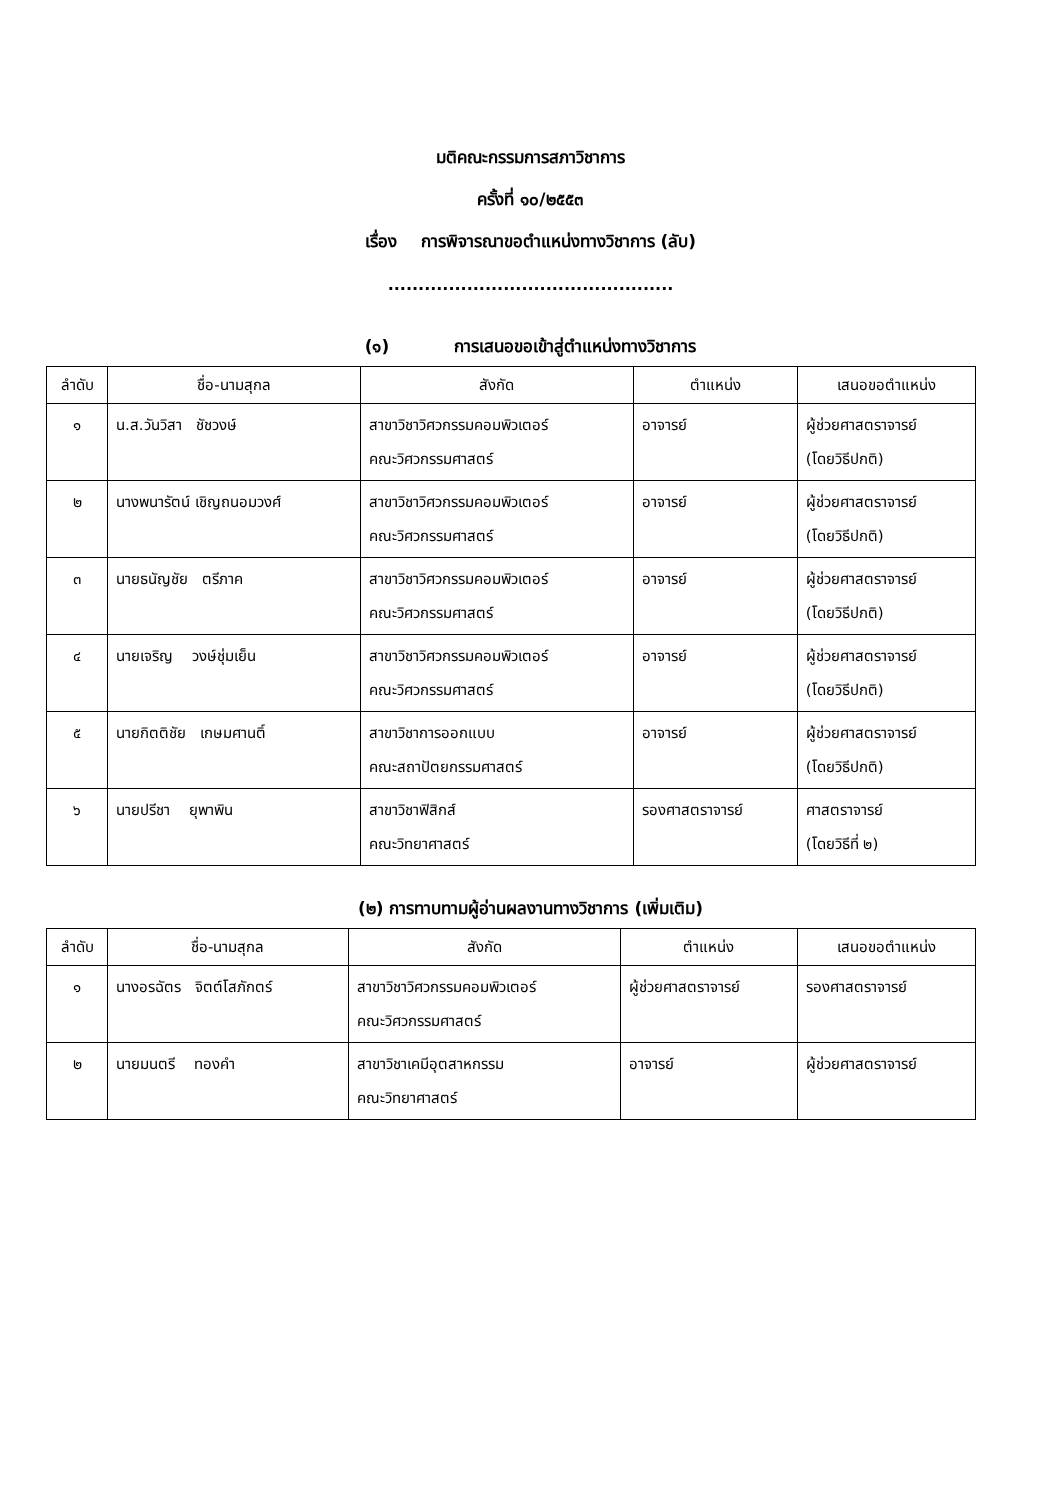มติคณะกรรมการสภาวิชาการ
ครั้งที่ ๑๐/๒๕๕๓
เรื่อง การพิจารณาขอตำแหน่งทางวิชาการ (ลับ)
...............................................
(๑) การเสนอขอเข้าสู่ตำแหน่งทางวิชาการ
| ลำดับ | ชื่อ-นามสุกล | สังกัด | ตำแหน่ง | เสนอขอตำแหน่ง |
| --- | --- | --- | --- | --- |
| ๑ | น.ส.วันวิสา ชัชวงษ์ | สาขาวิชาวิศวกรรมคอมพิวเตอร์ คณะวิศวกรรมศาสตร์ | อาจารย์ | ผู้ช่วยศาสตราจารย์ (โดยวิธีปกติ) |
| ๒ | นางพนารัตน์ เชิญถนอมวงศ์ | สาขาวิชาวิศวกรรมคอมพิวเตอร์ คณะวิศวกรรมศาสตร์ | อาจารย์ | ผู้ช่วยศาสตราจารย์ (โดยวิธีปกติ) |
| ๓ | นายธนัญชัย ตรีภาค | สาขาวิชาวิศวกรรมคอมพิวเตอร์ คณะวิศวกรรมศาสตร์ | อาจารย์ | ผู้ช่วยศาสตราจารย์ (โดยวิธีปกติ) |
| ๔ | นายเจริญ วงษ์ชุ่มเย็น | สาขาวิชาวิศวกรรมคอมพิวเตอร์ คณะวิศวกรรมศาสตร์ | อาจารย์ | ผู้ช่วยศาสตราจารย์ (โดยวิธีปกติ) |
| ๕ | นายกิตติชัย เกษมศานติ์ | สาขาวิชาการออกแบบ คณะสถาปัตยกรรมศาสตร์ | อาจารย์ | ผู้ช่วยศาสตราจารย์ (โดยวิธีปกติ) |
| ๖ | นายปรีชา ยุพาพิน | สาขาวิชาฟิสิกส์ คณะวิทยาศาสตร์ | รองศาสตราจารย์ | ศาสตราจารย์ (โดยวิธีที่ ๒) |
(๒) การทาบทามผู้อ่านผลงานทางวิชาการ (เพิ่มเติม)
| ลำดับ | ชื่อ-นามสุกล | สังกัด | ตำแหน่ง | เสนอขอตำแหน่ง |
| --- | --- | --- | --- | --- |
| ๑ | นางอรฉัตร จิตต์โสภักตร์ | สาขาวิชาวิศวกรรมคอมพิวเตอร์ คณะวิศวกรรมศาสตร์ | ผู้ช่วยศาสตราจารย์ | รองศาสตราจารย์ |
| ๒ | นายมนตรี ทองคำ | สาขาวิชาเคมีอุตสาหกรรม คณะวิทยาศาสตร์ | อาจารย์ | ผู้ช่วยศาสตราจารย์ |